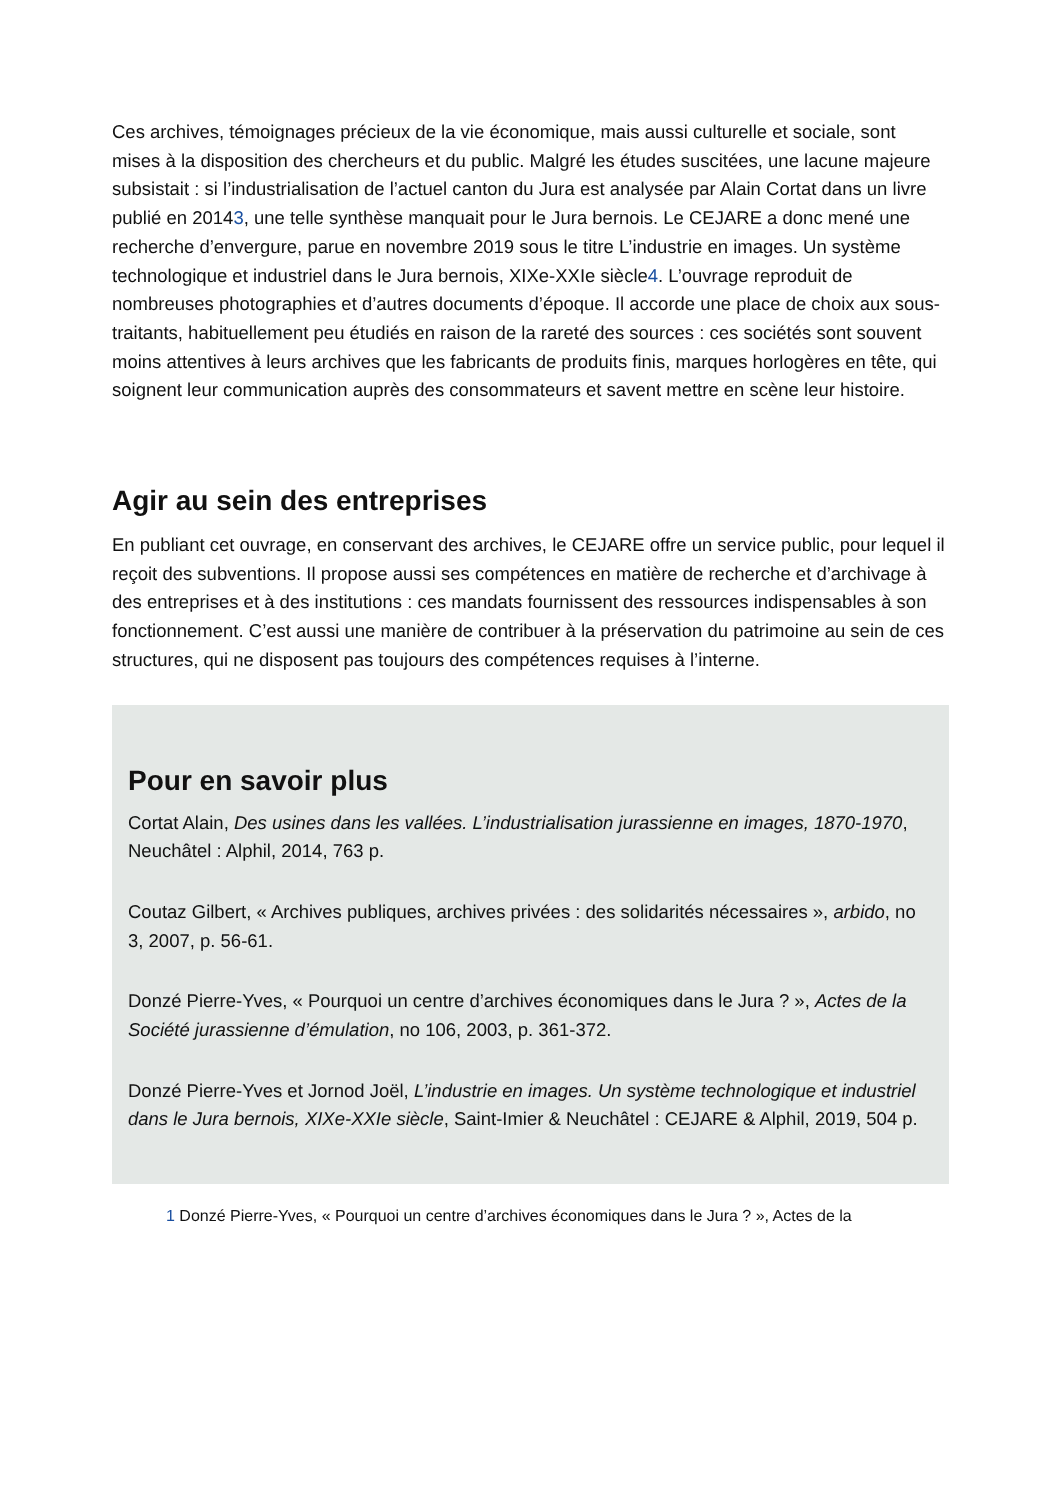Ces archives, témoignages précieux de la vie économique, mais aussi culturelle et sociale, sont mises à la disposition des chercheurs et du public. Malgré les études suscitées, une lacune majeure subsistait : si l’industrialisation de l’actuel canton du Jura est analysée par Alain Cortat dans un livre publié en 20143, une telle synthèse manquait pour le Jura bernois. Le CEJARE a donc mené une recherche d’envergure, parue en novembre 2019 sous le titre L’industrie en images. Un système technologique et industriel dans le Jura bernois, XIXe-XXIe siècle4. L’ouvrage reproduit de nombreuses photographies et d’autres documents d’époque. Il accorde une place de choix aux sous-traitants, habituellement peu étudiés en raison de la rareté des sources : ces sociétés sont souvent moins attentives à leurs archives que les fabricants de produits finis, marques horlogères en tête, qui soignent leur communication auprès des consommateurs et savent mettre en scène leur histoire.
Agir au sein des entreprises
En publiant cet ouvrage, en conservant des archives, le CEJARE offre un service public, pour lequel il reçoit des subventions. Il propose aussi ses compétences en matière de recherche et d’archivage à des entreprises et à des institutions : ces mandats fournissent des ressources indispensables à son fonctionnement. C’est aussi une manière de contribuer à la préservation du patrimoine au sein de ces structures, qui ne disposent pas toujours des compétences requises à l’interne.
Pour en savoir plus
Cortat Alain, Des usines dans les vallées. L’industrialisation jurassienne en images, 1870-1970, Neuchâtel : Alphil, 2014, 763 p.
Coutaz Gilbert, « Archives publiques, archives privées : des solidarités nécessaires », arbido, no 3, 2007, p. 56-61.
Donzé Pierre-Yves, « Pourquoi un centre d’archives économiques dans le Jura ? », Actes de la Société jurassienne d’émulation, no 106, 2003, p. 361-372.
Donzé Pierre-Yves et Jornod Joël, L’industrie en images. Un système technologique et industriel dans le Jura bernois, XIXe-XXIe siècle, Saint-Imier & Neuchâtel : CEJARE & Alphil, 2019, 504 p.
1 Donzé Pierre-Yves, « Pourquoi un centre d’archives économiques dans le Jura ? », Actes de la